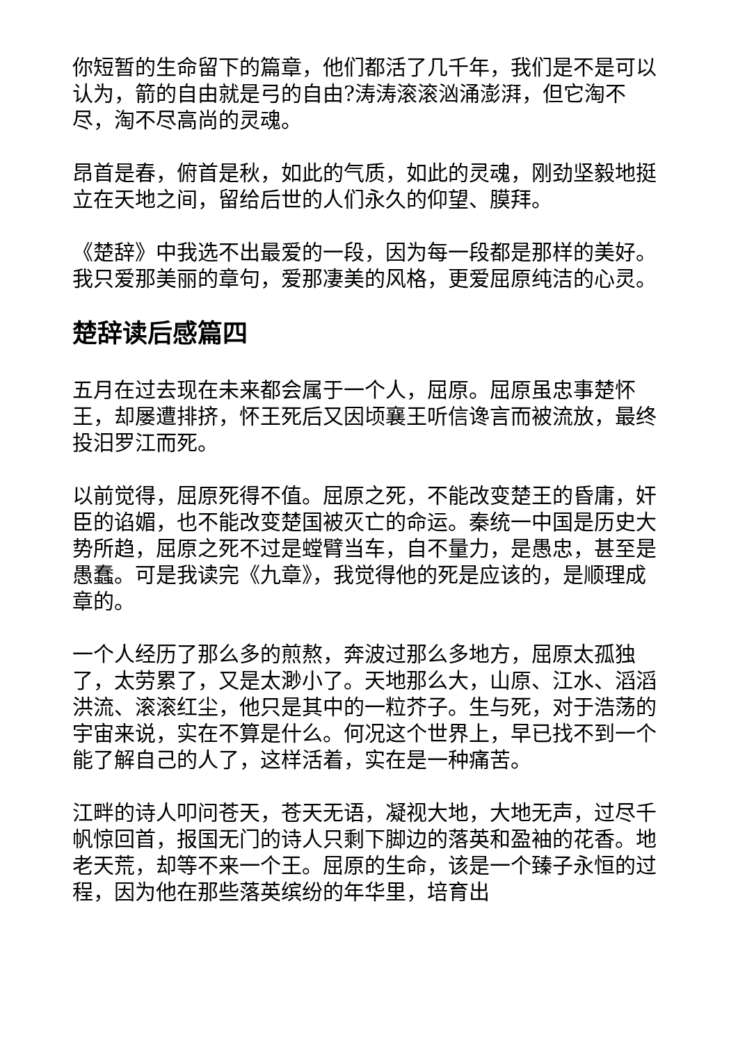你短暂的生命留下的篇章，他们都活了几千年，我们是不是可以认为，箭的自由就是弓的自由?涛涛滚滚汹涌澎湃，但它淘不尽，淘不尽高尚的灵魂。
昂首是春，俯首是秋，如此的气质，如此的灵魂，刚劲坚毅地挺立在天地之间，留给后世的人们永久的仰望、膜拜。
《楚辞》中我选不出最爱的一段，因为每一段都是那样的美好。我只爱那美丽的章句，爱那凄美的风格，更爱屈原纯洁的心灵。
楚辞读后感篇四
五月在过去现在未来都会属于一个人，屈原。屈原虽忠事楚怀王，却屡遭排挤，怀王死后又因顷襄王听信谗言而被流放，最终投汨罗江而死。
以前觉得，屈原死得不值。屈原之死，不能改变楚王的昏庸，奸臣的谄媚，也不能改变楚国被灭亡的命运。秦统一中国是历史大势所趋，屈原之死不过是螳臂当车，自不量力，是愚忠，甚至是愚蠢。可是我读完《九章》，我觉得他的死是应该的，是顺理成章的。
一个人经历了那么多的煎熬，奔波过那么多地方，屈原太孤独了，太劳累了，又是太渺小了。天地那么大，山原、江水、滔滔洪流、滚滚红尘，他只是其中的一粒芥子。生与死，对于浩荡的宇宙来说，实在不算是什么。何况这个世界上，早已找不到一个能了解自己的人了，这样活着，实在是一种痛苦。
江畔的诗人叩问苍天，苍天无语，凝视大地，大地无声，过尽千帆惊回首，报国无门的诗人只剩下脚边的落英和盈袖的花香。地老天荒，却等不来一个王。屈原的生命，该是一个臻子永恒的过程，因为他在那些落英缤纷的年华里，培育出